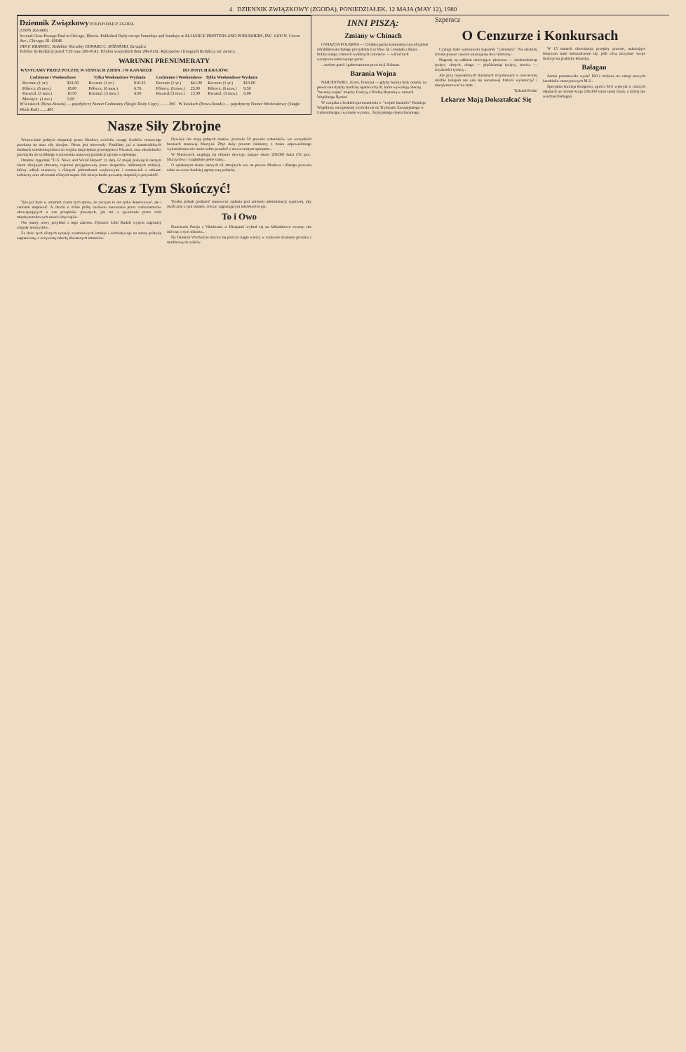4 DZIENNIK ZWIĄZKOWY (ZGODA), PONIEDZIAŁEK, 12 MAJA (MAY 12), 1980
Dziennik Związkowy POLISH DAILY ZGODA
(USPS 163-400)
Second-Class Postage Paid at Chicago, Illinois. Published Daily except Saturdays and Sundays at ALLIANCE PRINTERS AND PUBLISHERS, INC. 6100 N. Cicero Ave., Chicago, Ill. 60646
JAN F. KRAWIEC, Redaktor Naczelny EDWARD C. RÓŻAŃSKI, Zarządca
Telefon do Redakcji przed 7:30 rano 286-0141. Telefon wszystkich Biur 286-0141. Rękopisów i fotografii Redakcja nie zwraca.
WARUNKI PRENUMERATY
| WYSYŁAMY PRZEZ POCZTĘ W STANACH ZJEDN. i W KANADZIE | | | | DO INNYCH KRAJÓW: | | | |
| --- | --- | --- | --- | --- | --- | --- | --- |
| Codzienne i Weekendowe | | Tylko Weekendowe Wydanie | | Codzienne i Weekendowe | | Tylko Weekendowe Wydanie | |
| Rocznie (1 yr.) | $31.50 | Rocznie (1 yr.) | $10.25 | Rocznie (1 yr.) | $41.00 | Rocznie (1 yr.) | $13.00 |
| Półrocz. (6 mos.) | 18.00 | Półrocz. (6 mos.) | 6.76 | Półrocz. (6 mos.) | 25.00 | Półrocz. (6 mos.) | 9.50 |
| Kwartal. (3 mos.) | 10.50 | Kwartal. (3 mos.) | 4.00 | Kwartal (3 mos.) | 15.00 | Kwartal. (3 mos.) | 6.00 |
| Miesięcz. (1 mo.) | 5.00 | | | | | | |
W kioskach (News-Stands) — pojedyńczy Numer Codzienny (Single Daily Copy) .........30¢ W kioskach (News-Stands) — pojedyńczy Numer Weekendowy (Single Week-End) .......40¢
Nasze Siły Zbrojne
Wznowienie polityki ekspansji przez Moskwę zwróciło uwagę środków masowego przekazu na nasz siły zbrojne. Obraz jest niewesoły. Pisaliśmy już o katastrofalnych skutkach zniesienia poboru do wojska (największe przestępstwo Nixona), oraz niezdolności przemysłu do szybkiego wznowienia masowej produkcji sprzętu wojennego.
Ostatnio tygodnik "U.S. News and World Report" (z datą 12 maja) poświęcił naszym siłom zbrojnym obszerny reportaż przygotowany przez ekspertów militarnych redakcji, którzy odbyli manewry z różnymi jednostkami wojskowymi i rozmawiali z setkami żołnierzy oraz oficerami różnych stopni. Ich relacja budzi poważny niepokój o przyszłość.
Dywizje nie mają pełnych stanów, przeszło 50 procent ochotników we wszystkich broniach stanowią Murzyni. Zbyt duży procent żołnierzy z braku odpowiedniego wykształcenia nie może sobie poradzić z nowoczesnym sprzętem...
W Niemczech znajdują się elitarne dywizje, mające około 200,000 ludzi (53 proc. Murzynów) i względnie pełne stany...
O opłakanym stanie naszych sił zbrojnych wie na pewno Moskwa i dlatego pozwala sobie na coraz bardziej agresywną politykę.
Czas z Tym Skończyć!
Tyle już było w ostatnim czasie tych spraw, że zaczyna to nie tylko denerwować, ale i zarazem niepokoić. A chodzi o różne próby zarówno naruszania przez cudzoziemców obowiązujących u nas przepisów prawnych, jak też o gwałcenie przez nich międzynarodowych zasad i obyczajów.
Oto mamy nowy przykład z tego zakresu. Dyktator Libii Kadafi wysyła zagranicę zespoły terrorystów...
Za dużo tych różnych sytuacji szantażowych istnieje i oddziaływuje na naszą politykę zagraniczną, z oczywistą szkodą dla naszych interesów.
Trzeba jednak podnosić stanowcze żądania pod adresem administracji rządowej, aby skończyła z tym stanem, rzeczy, zagrażającym interesom kraju.
To i Owo
Franciszek Pareja z Viladecans w Hiszpanii wybrał się na kilkudniowe wczasy, nie mówiąc o tym nikomu...
Na Dalekim Wschodzie mocno się jeszcze ciągle wierzy w cudowne działanie proszku z reniferowych rożków.
INNI PISZĄ:
Zmiany w Chinach
GWIAZDA POLARNA — Chińska partia komunistyczna oficjalnie rehabilitowała byłego prezydenta Liu Shao Qi i usunęła z Biura Politycznego czterech wybitnych członków — wśród nich wiceprzewodniczącego partii.
...szefem partii i gubernatorem prowincji Sichuan.
Barania Wojna
NARODOWIEC, (Lens, Francja) — gdyby barany były osłami, na pewno nie byłyby bardziej uparte od tych, które wywołują obecną "baranią wojnę" między Francją a Wielką Brytanią w ramach Wspólnego Rynku!
W związku z brakiem porozumienia w "wojnie baranów" Komisja Wspólnoty europejskiej zwróciła się do Trybunału Europejskiego w Luksemburgu o wydanie wyroku... brytyjskiego mięsa baraniego.
Szperacz
O Cenzurze i Konkursach
Czytuję stale warszawski tygodnik "Literatura". Na ostatniej stronie prawie zawsze ukazują się dwa felietony...
Nagrody są całkiem obiecujące: pierwsza — siedemdziesiąt tysięcy złotych, druga — pięćdziesiąt tysięcy, trzecia — trzydzieści tysięcy...
Ale przy największych staraniach reżymowym w sowieckiej służbie lokajom nie uda się narodowej historii wynaturzyć i skarykaturować na stałe...
Tydzień Polski
Lekarze Mają Dokształcać Się
W 15 stanach obowiązują przepisy prawne, nakazujące lekarzom stałe dokształcenie się, jeśli chcą utrzymać swoje licencje na praktykę lekarską.
Bałagan
Armia postanowiła wydać $10.1 miliona na zakup nowych karabinów maszynowych M-2...
Specjalna komisja Kongresu, oprócz M-2 wykryła w różnych składach na terenie kraju 136,000 sztuk innej broni, o której nie wiedział Pentagon.